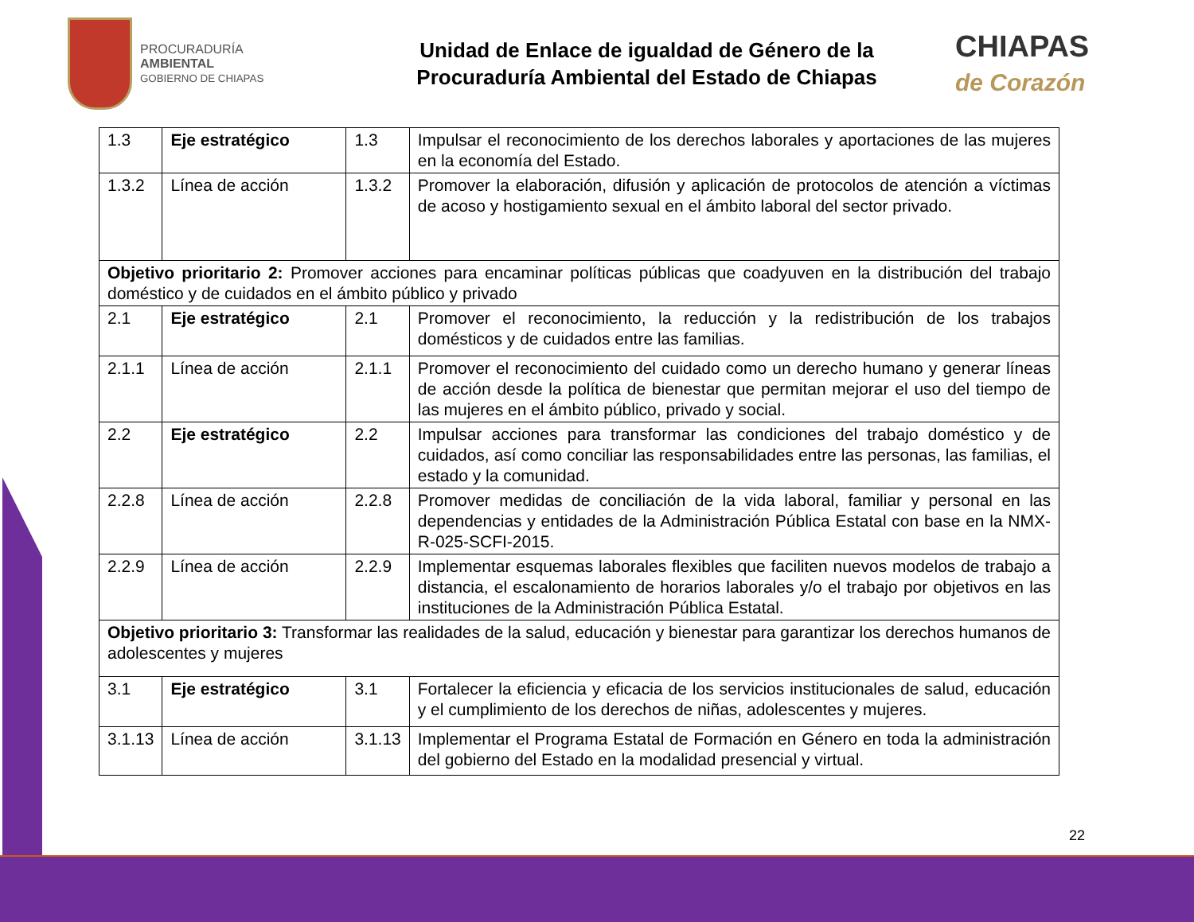PROCURADURÍA
AMBIENTAL
GOBIERNO DE CHIAPAS
Unidad de Enlace de igualdad de Género de la
Procuraduría Ambiental del Estado de Chiapas
CHIAPAS
de Corazón
| 1.3 | Eje estratégico | 1.3 | Impulsar el reconocimiento de los derechos laborales y aportaciones de las mujeres en la economía del Estado. |
| 1.3.2 | Línea de acción | 1.3.2 | Promover la elaboración, difusión y aplicación de protocolos de atención a víctimas de acoso y hostigamiento sexual en el ámbito laboral del sector privado. |
| Objetivo prioritario 2: Promover acciones para encaminar políticas públicas que coadyuven en la distribución del trabajo doméstico y de cuidados en el ámbito público y privado | | | |
| 2.1 | Eje estratégico | 2.1 | Promover el reconocimiento, la reducción y la redistribución de los trabajos domésticos y de cuidados entre las familias. |
| 2.1.1 | Línea de acción | 2.1.1 | Promover el reconocimiento del cuidado como un derecho humano y generar líneas de acción desde la política de bienestar que permitan mejorar el uso del tiempo de las mujeres en el ámbito público, privado y social. |
| 2.2 | Eje estratégico | 2.2 | Impulsar acciones para transformar las condiciones del trabajo doméstico y de cuidados, así como conciliar las responsabilidades entre las personas, las familias, el estado y la comunidad. |
| 2.2.8 | Línea de acción | 2.2.8 | Promover medidas de conciliación de la vida laboral, familiar y personal en las dependencias y entidades de la Administración Pública Estatal con base en la NMX-R-025-SCFI-2015. |
| 2.2.9 | Línea de acción | 2.2.9 | Implementar esquemas laborales flexibles que faciliten nuevos modelos de trabajo a distancia, el escalonamiento de horarios laborales y/o el trabajo por objetivos en las instituciones de la Administración Pública Estatal. |
| Objetivo prioritario 3: Transformar las realidades de la salud, educación y bienestar para garantizar los derechos humanos de adolescentes y mujeres | | | |
| 3.1 | Eje estratégico | 3.1 | Fortalecer la eficiencia y eficacia de los servicios institucionales de salud, educación y el cumplimiento de los derechos de niñas, adolescentes y mujeres. |
| 3.1.13 | Línea de acción | 3.1.13 | Implementar el Programa Estatal de Formación en Género en toda la administración del gobierno del Estado en la modalidad presencial y virtual. |
22